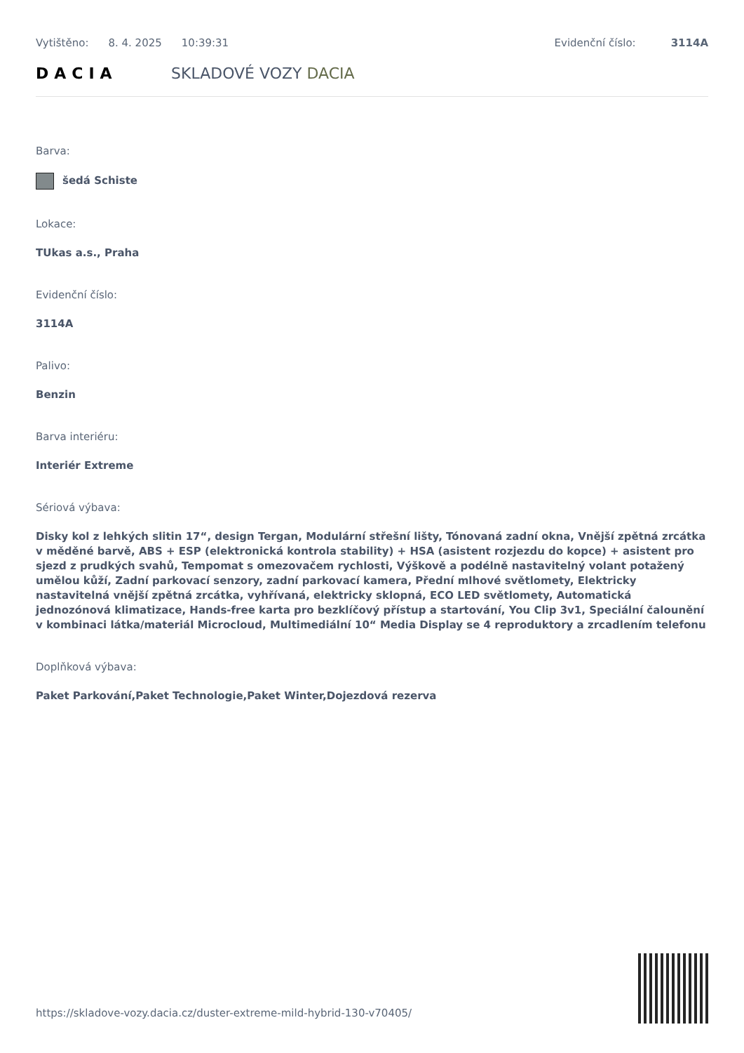Vytištěno: 8. 4. 2025 10:39:31 Evidenční číslo: 3114A
DACIA SKLADOVÉ VOZY DACIA
Barva:
šedá Schiste
Lokace:
TUkas a.s., Praha
Evidenční číslo:
3114A
Palivo:
Benzin
Barva interiéru:
Interiér Extreme
Sériová výbava:
Disky kol z lehkých slitin 17“, design Tergan, Modulární střešní lišty, Tónovaná zadní okna, Vnější zpětná zrcátka v měděné barvě, ABS + ESP (elektronická kontrola stability) + HSA (asistent rozjezdu do kopce) + asistent pro sjezd z prudkých svahů, Tempomat s omezovačem rychlosti, Výškově a podélně nastavitelný volant potažený umělou kůží, Zadní parkovací senzory, zadní parkovací kamera, Přední mlhové světlomety, Elektricky nastavitelná vnější zpětná zrcátka, vyhřívaná, elektricky sklopná, ECO LED světlomety, Automatická jednozónová klimatizace, Hands-free karta pro bezklíčový přístup a startování, You Clip 3v1, Speciální čalounění v kombinaci látka/materiál Microcloud, Multimediální 10“ Media Display se 4 reproduktory a zrcadlením telefonu
Doplňková výbava:
Paket Parkování,Paket Technologie,Paket Winter,Dojezdová rezerva
https://skladove-vozy.dacia.cz/duster-extreme-mild-hybrid-130-v70405/